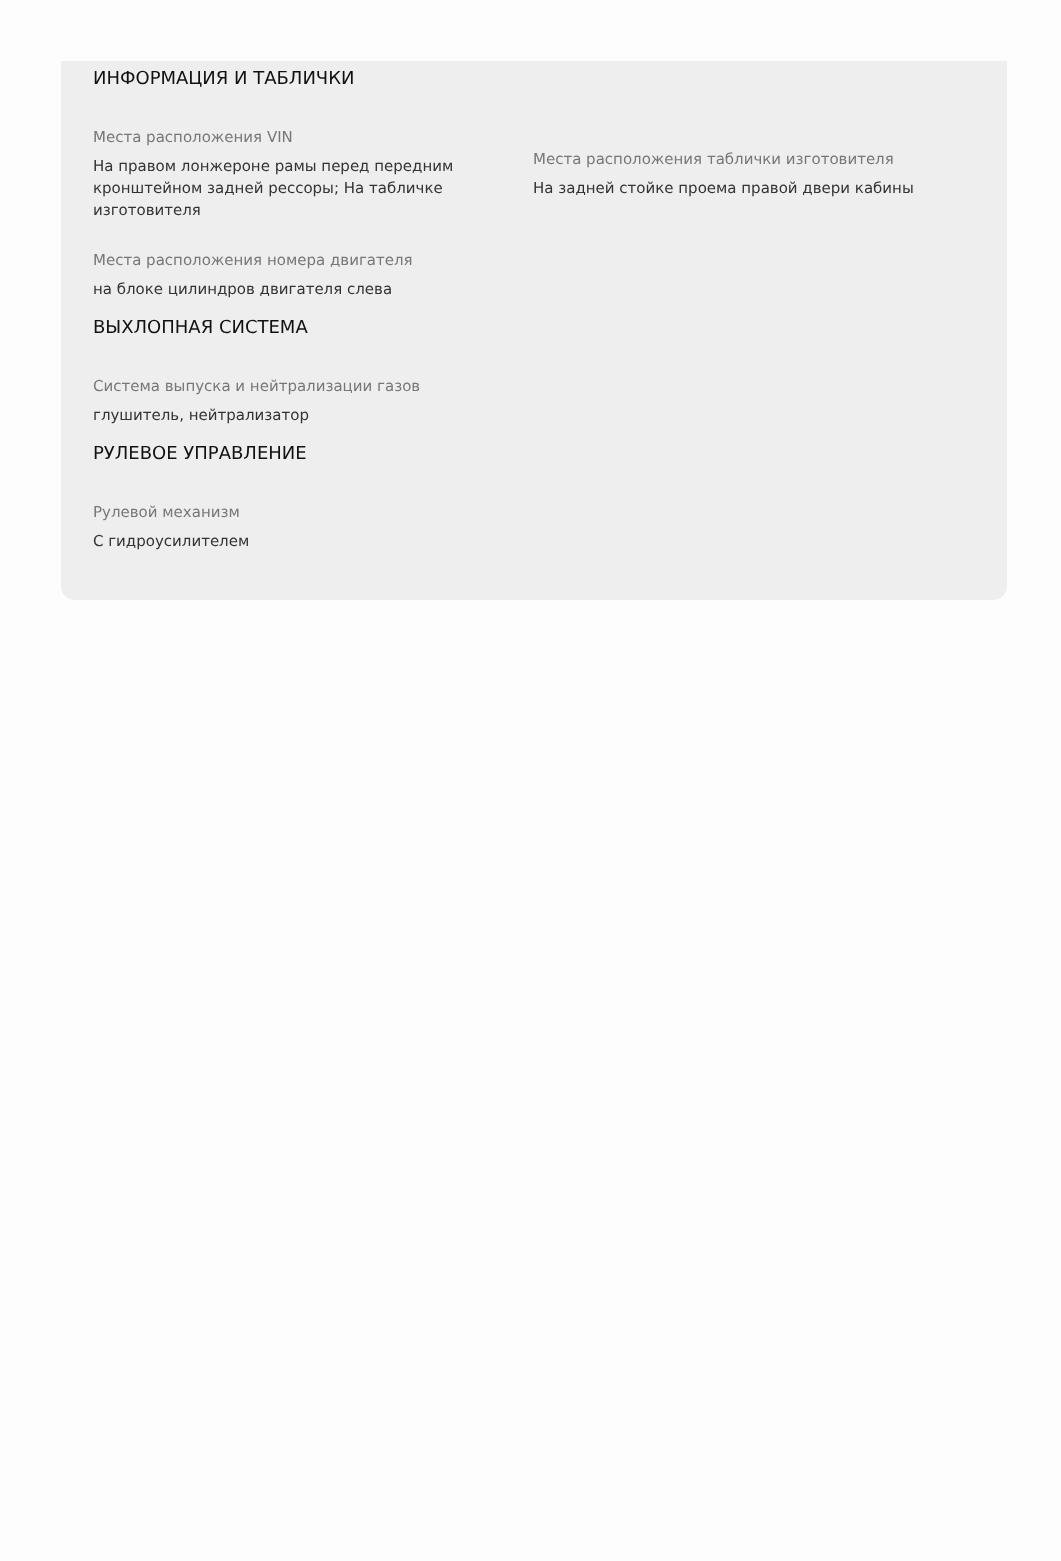ИНФОРМАЦИЯ И ТАБЛИЧКИ
Места расположения VIN
На правом лонжероне рамы перед передним кронштейном задней рессоры; На табличке изготовителя
Места расположения номера двигателя
на блоке цилиндров двигателя слева
Места расположения таблички изготовителя
На задней стойке проема правой двери кабины
ВЫХЛОПНАЯ СИСТЕМА
Система выпуска и нейтрализации газов
глушитель, нейтрализатор
РУЛЕВОЕ УПРАВЛЕНИЕ
Рулевой механизм
С гидроусилителем